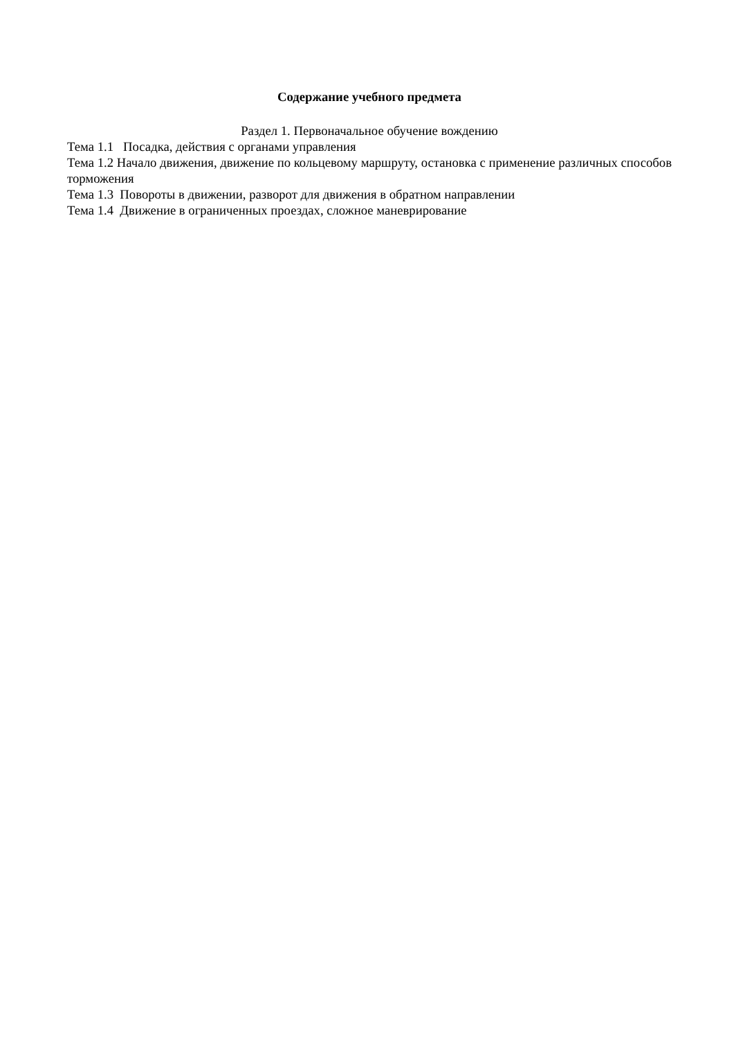Содержание учебного предмета
Раздел 1. Первоначальное обучение вождению
Тема 1.1 Посадка, действия с органами управления
Тема 1.2 Начало движения, движение по кольцевому маршруту, остановка с применение различных способов торможения
Тема 1.3 Повороты в движении, разворот для движения в обратном направлении
Тема 1.4 Движение в ограниченных проездах, сложное маневрирование